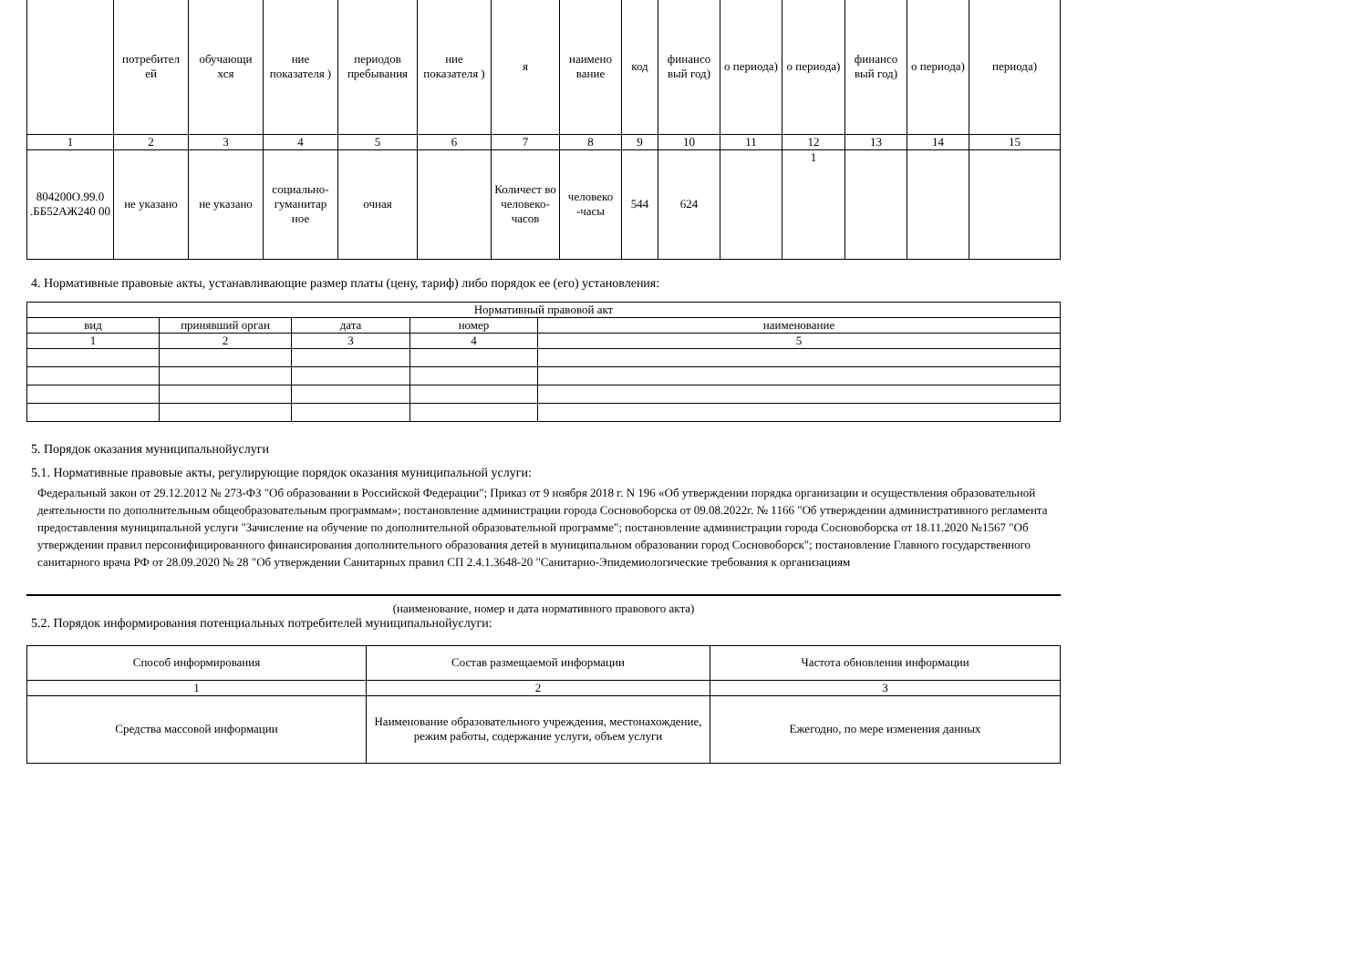| | потребител ей | обучающи хся | ние показателя ) | периодов пребывания | ние показателя ) | я | наимено вание | код | финансо вый год) | о периода) | о периода) | финансо вый год) | о периода) | периода) |
| 1 | 2 | 3 | 4 | 5 | 6 | 7 | 8 | 9 | 10 | 11 | 12 | 13 | 14 | 15 |
| 804200О.99.0 .ББ52АЖ240 00 | не указано | не указано | социально-гуманитар ное | очная | | Количест во человеко-часов | человеко -часы | 544 | 624 | | 1 | | | |
4. Нормативные правовые акты, устанавливающие размер платы (цену, тариф) либо порядок ее (его) установления:
| Нормативный правовой акт | | | | |
| вид | принявший орган | дата | номер | наименование |
| 1 | 2 | 3 | 4 | 5 |
5. Порядок оказания муниципальнойуслуги
5.1. Нормативные правовые акты, регулирующие порядок оказания муниципальной услуги:
Федеральный закон от 29.12.2012 № 273-ФЗ "Об образовании в Российской Федерации"; Приказ от 9 ноября 2018 г. N 196 «Об утверждении порядка организации и осуществления образовательной деятельности по дополнительным общеобразовательным программам»; постановление администрации города Сосновоборска от 09.08.2022г. № 1166 "Об утверждении административного регламента предоставления муниципальной услуги "Зачисление на обучение по дополнительной образовательной программе"; постановление администрации города Сосновоборска от 18.11.2020 №1567 "Об утверждении правил персонифицированного финансирования дополнительного образования детей в муниципальном образовании город Сосновоборск"; постановление Главного государственного санитарного врача РФ от 28.09.2020 № 28 "Об утверждении Санитарных правил СП 2.4.1.3648-20 "Санитарно-Эпидемиологические требования к организациям
(наименование, номер и дата нормативного правового акта)
5.2. Порядок информирования потенциальных потребителей муниципальнойуслуги:
| Способ информирования | Состав размещаемой информации | Частота обновления информации |
| 1 | 2 | 3 |
| Средства массовой информации | Наименование образовательного учреждения, местонахождение, режим работы, содержание услуги, объем услуги | Ежегодно, по мере изменения данных |